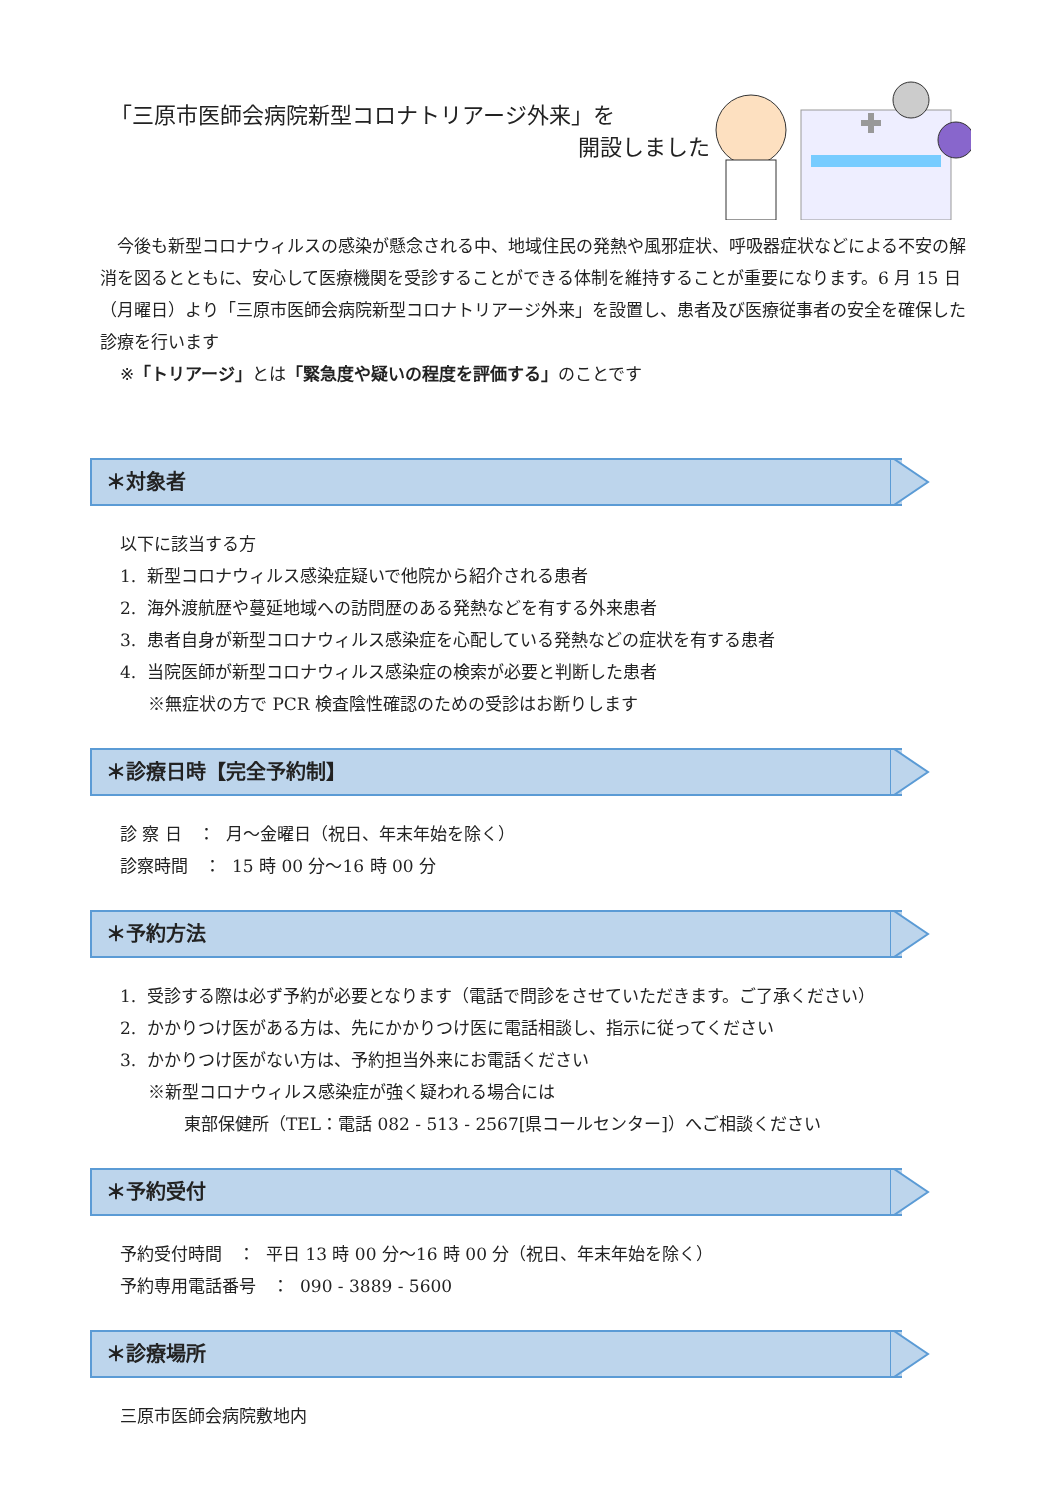「三原市医師会病院新型コロナトリアージ外来」を
開設しました
今後も新型コロナウィルスの感染が懸念される中、地域住民の発熱や風邪症状、呼吸器症状などによる不安の解消を図るとともに、安心して医療機関を受診することができる体制を維持することが重要になります。6 月 15 日（月曜日）より「三原市医師会病院新型コロナトリアージ外来」を設置し、患者及び医療従事者の安全を確保した診療を行います
※「トリアージ」とは「緊急度や疑いの程度を評価する」のことです
＊対象者
以下に該当する方
1. 新型コロナウィルス感染症疑いで他院から紹介される患者
2. 海外渡航歴や蔓延地域への訪問歴のある発熱などを有する外来患者
3. 患者自身が新型コロナウィルス感染症を心配している発熱などの症状を有する患者
4. 当院医師が新型コロナウィルス感染症の検索が必要と判断した患者
※無症状の方で PCR 検査陰性確認のための受診はお断りします
＊診療日時【完全予約制】
診 察 日 ： 月～金曜日（祝日、年末年始を除く）
診察時間 ： 15 時 00 分～16 時 00 分
＊予約方法
1. 受診する際は必ず予約が必要となります（電話で問診をさせていただきます。ご了承ください）
2. かかりつけ医がある方は、先にかかりつけ医に電話相談し、指示に従ってください
3. かかりつけ医がない方は、予約担当外来にお電話ください
※新型コロナウィルス感染症が強く疑われる場合には
東部保健所（TEL：電話 082 - 513 - 2567[県コールセンター]）へご相談ください
＊予約受付
予約受付時間 ： 平日 13 時 00 分～16 時 00 分（祝日、年末年始を除く）
予約専用電話番号 ： 090 - 3889 - 5600
＊診療場所
三原市医師会病院敷地内